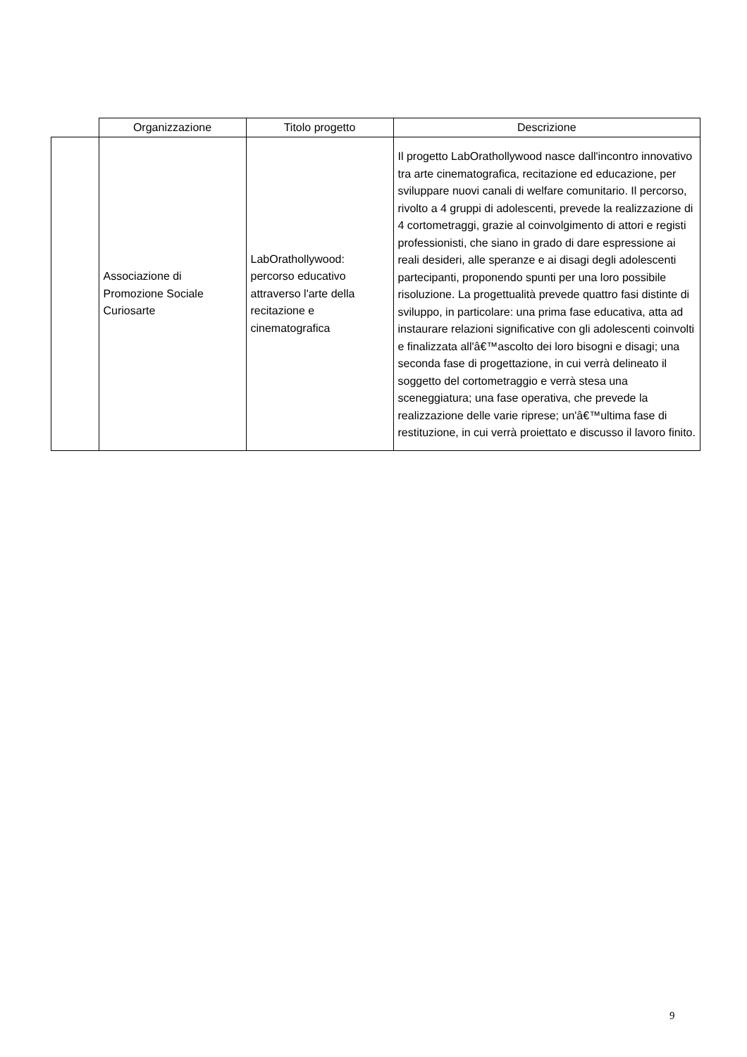| | Organizzazione | Titolo progetto | Descrizione |
| --- | --- | --- | --- |
| | Associazione di Promozione Sociale Curiosarte | LabOrathollywood: percorso educativo attraverso l'arte della recitazione e cinematografica | Il progetto LabOrathollywood nasce dall'incontro innovativo tra arte cinematografica, recitazione ed educazione, per sviluppare nuovi canali di welfare comunitario. Il percorso, rivolto a 4 gruppi di adolescenti, prevede la realizzazione di 4 cortometraggi, grazie al coinvolgimento di attori e registi professionisti, che siano in grado di dare espressione ai reali desideri, alle speranze e ai disagi degli adolescenti partecipanti, proponendo spunti per una loro possibile risoluzione. La progettualità prevede quattro fasi distinte di sviluppo, in particolare: una prima fase educativa, atta ad instaurare relazioni significative con gli adolescenti coinvolti e finalizzata all'â€™ascolto dei loro bisogni e disagi; una seconda fase di progettazione, in cui verrà delineato il soggetto del cortometraggio e verrà stesa una sceneggiatura; una fase operativa, che prevede la realizzazione delle varie riprese; un'â€™ultima fase di restituzione, in cui verrà proiettato e discusso il lavoro finito. |
9